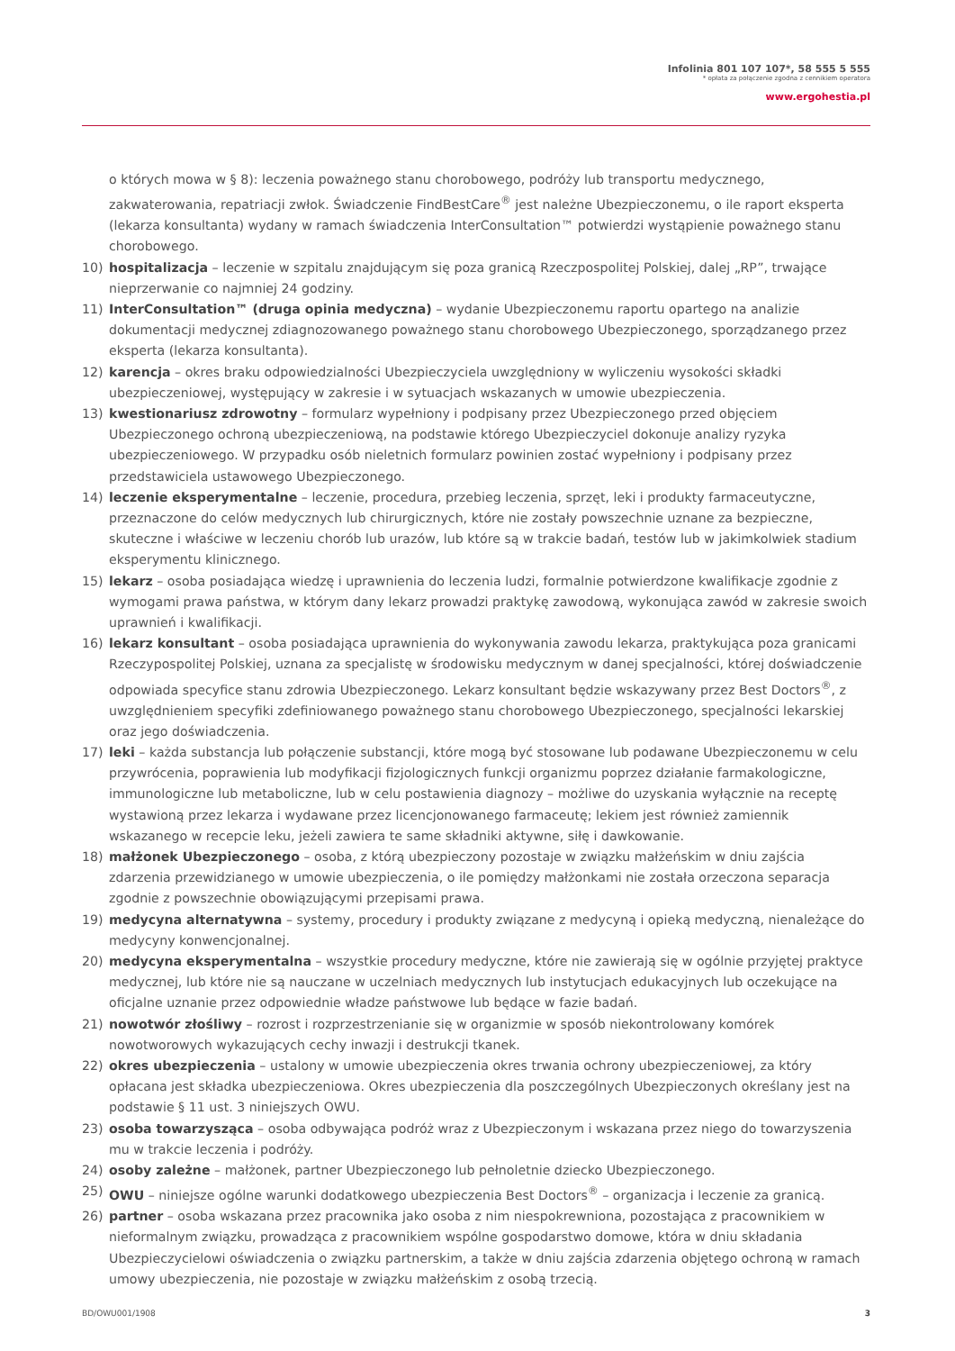Infolinia 801 107 107*, 58 555 5 555
* opłata za połączenie zgodna z cennikiem operatora
www.ergohestia.pl
o których mowa w § 8): leczenia poważnego stanu chorobowego, podróży lub transportu medycznego, zakwaterowania, repatriacji zwłok. Świadczenie FindBestCare<sup>®</sup> jest należne Ubezpieczonemu, o ile raport eksperta (lekarza konsultanta) wydany w ramach świadczenia InterConsultation™ potwierdzi wystąpienie poważnego stanu chorobowego.
10) hospitalizacja – leczenie w szpitalu znajdującym się poza granicą Rzeczpospolitej Polskiej, dalej „RP”, trwające nieprzerwanie co najmniej 24 godziny.
11) InterConsultation™ (druga opinia medyczna) – wydanie Ubezpieczonemu raportu opartego na analizie dokumentacji medycznej zdiagnozowanego poważnego stanu chorobowego Ubezpieczonego, sporządzanego przez eksperta (lekarza konsultanta).
12) karencja – okres braku odpowiedzialności Ubezpieczyciela uwzględniony w wyliczeniu wysokości składki ubezpieczeniowej, występujący w zakresie i w sytuacjach wskazanych w umowie ubezpieczenia.
13) kwestionariusz zdrowotny – formularz wypełniony i podpisany przez Ubezpieczonego przed objęciem Ubezpieczonego ochroną ubezpieczeniową, na podstawie którego Ubezpieczyciel dokonuje analizy ryzyka ubezpieczeniowego. W przypadku osób nieletnich formularz powinien zostać wypełniony i podpisany przez przedstawiciela ustawowego Ubezpieczonego.
14) leczenie eksperymentalne – leczenie, procedura, przebieg leczenia, sprzęt, leki i produkty farmaceutyczne, przeznaczone do celów medycznych lub chirurgicznych, które nie zostały powszechnie uznane za bezpieczne, skuteczne i właściwe w leczeniu chorób lub urazów, lub które są w trakcie badań, testów lub w jakimkolwiek stadium eksperymentu klinicznego.
15) lekarz – osoba posiadająca wiedzę i uprawnienia do leczenia ludzi, formalnie potwierdzone kwalifikacje zgodnie z wymogami prawa państwa, w którym dany lekarz prowadzi praktykę zawodową, wykonująca zawód w zakresie swoich uprawnień i kwalifikacji.
16) lekarz konsultant – osoba posiadająca uprawnienia do wykonywania zawodu lekarza, praktykująca poza granicami Rzeczypospolitej Polskiej, uznana za specjalistę w środowisku medycznym w danej specjalności, której doświadczenie odpowiada specyfice stanu zdrowia Ubezpieczonego. Lekarz konsultant będzie wskazywany przez Best Doctors<sup>®</sup>, z uwzględnieniem specyfiki zdefiniowanego poważnego stanu chorobowego Ubezpieczonego, specjalności lekarskiej oraz jego doświadczenia.
17) leki – każda substancja lub połączenie substancji, które mogą być stosowane lub podawane Ubezpieczonemu w celu przywrócenia, poprawienia lub modyfikacji fizjologicznych funkcji organizmu poprzez działanie farmakologiczne, immunologiczne lub metaboliczne, lub w celu postawienia diagnozy – możliwe do uzyskania wyłącznie na receptę wystawioną przez lekarza i wydawane przez licencjonowanego farmaceutę; lekiem jest również zamiennik wskazanego w recepcie leku, jeżeli zawiera te same składniki aktywne, siłę i dawkowanie.
18) małżonek Ubezpieczonego – osoba, z którą ubezpieczony pozostaje w związku małżeńskim w dniu zajścia zdarzenia przewidzianego w umowie ubezpieczenia, o ile pomiędzy małżonkami nie została orzeczona separacja zgodnie z powszechnie obowiązującymi przepisami prawa.
19) medycyna alternatywna – systemy, procedury i produkty związane z medycyną i opieką medyczną, nienależące do medycyny konwencjonalnej.
20) medycyna eksperymentalna – wszystkie procedury medyczne, które nie zawierają się w ogólnie przyjętej praktyce medycznej, lub które nie są nauczane w uczelniach medycznych lub instytucjach edukacyjnych lub oczekujące na oficjalne uznanie przez odpowiednie władze państwowe lub będące w fazie badań.
21) nowotwór złośliwy – rozrost i rozprzestrzenianie się w organizmie w sposób niekontrolowany komórek nowotworowych wykazujących cechy inwazji i destrukcji tkanek.
22) okres ubezpieczenia – ustalony w umowie ubezpieczenia okres trwania ochrony ubezpieczeniowej, za który opłacana jest składka ubezpieczeniowa. Okres ubezpieczenia dla poszczególnych Ubezpieczonych określany jest na podstawie § 11 ust. 3 niniejszych OWU.
23) osoba towarzysząca – osoba odbywająca podróż wraz z Ubezpieczonym i wskazana przez niego do towarzyszenia mu w trakcie leczenia i podróży.
24) osoby zależne – małżonek, partner Ubezpieczonego lub pełnoletnie dziecko Ubezpieczonego.
25) OWU – niniejsze ogólne warunki dodatkowego ubezpieczenia Best Doctors<sup>®</sup> – organizacja i leczenie za granicą.
26) partner – osoba wskazana przez pracownika jako osoba z nim niespokrewniona, pozostająca z pracownikiem w nieformalnym związku, prowadząca z pracownikiem wspólne gospodarstwo domowe, która w dniu składania Ubezpieczycielowi oświadczenia o związku partnerskim, a także w dniu zajścia zdarzenia objętego ochroną w ramach umowy ubezpieczenia, nie pozostaje w związku małżeńskim z osobą trzecią.
BD/OWU001/1908 3